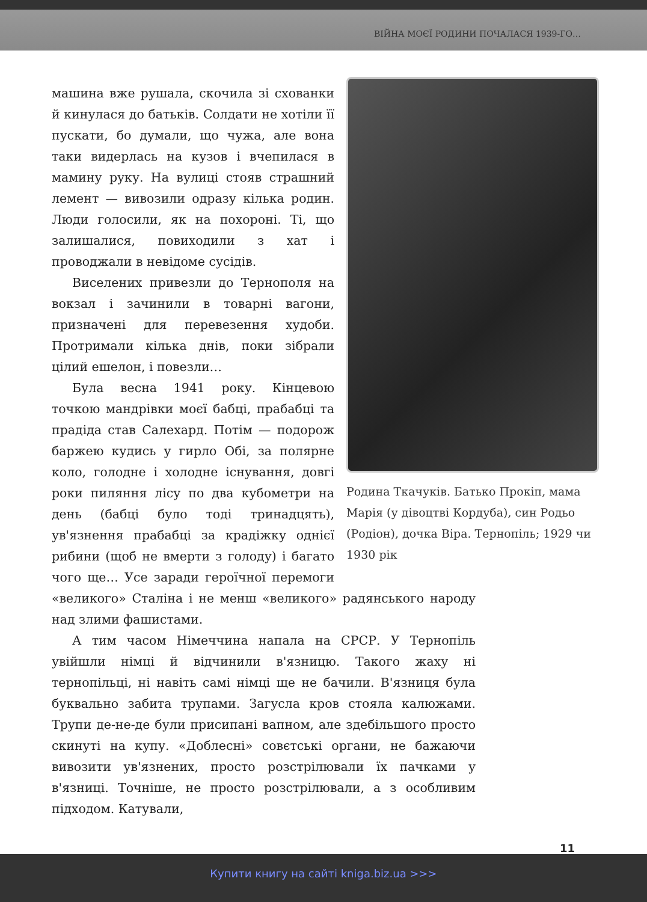ВІЙНА МОЄЇ РОДИНИ ПОЧАЛАСЯ 1939-ГО…
Родина Ткачуків. Батько Прокіп, мама Марія (у дівоцтві Кордуба), син Родьо (Родіон), дочка Віра. Тернопіль; 1929 чи 1930 рік
машина вже рушала, скочила зі схованки й кинулася до батьків. Солдати не хотіли її пускати, бо думали, що чужа, але вона таки видерлась на кузов і вчепилася в мамину руку. На вулиці стояв страшний лемент — вивозили одразу кілька родин. Люди голосили, як на похороні. Ті, що залишалися, повиходили з хат і проводжали в невідоме сусідів.
Виселених привезли до Тернополя на вокзал і зачинили в товарні вагони, призначені для перевезення худоби. Протримали кілька днів, поки зібрали цілий ешелон, і повезли…
Була весна 1941 року. Кінцевою точкою мандрівки моєї бабці, прабабці та прадіда став Салехард. Потім — подорож баржею кудись у гирло Обі, за полярне коло, голодне і холодне існування, довгі роки пиляння лісу по два кубометри на день (бабці було тоді тринадцять), ув'язнення прабабці за крадіжку однієї рибини (щоб не вмерти з голоду) і багато чого ще… Усе заради героїчної перемоги «великого» Сталіна і не менш «великого» радянського народу над злими фашистами.
А тим часом Німеччина напала на СРСР. У Тернопіль увійшли німці й відчинили в'язницю. Такого жаху ні тернопільці, ні навіть самі німці ще не бачили. В'язниця була буквально забита трупами. Загусла кров стояла калюжами. Трупи де-не-де були присипані вапном, але здебільшого просто скинуті на купу. «Доблесні» совєтські органи, не бажаючи вивозити ув'язнених, просто розстрілювали їх пачками у в'язниці. Точніше, не просто розстрілювали, а з особливим підходом. Катували,
11
Купити книгу на сайті kniga.biz.ua >>>